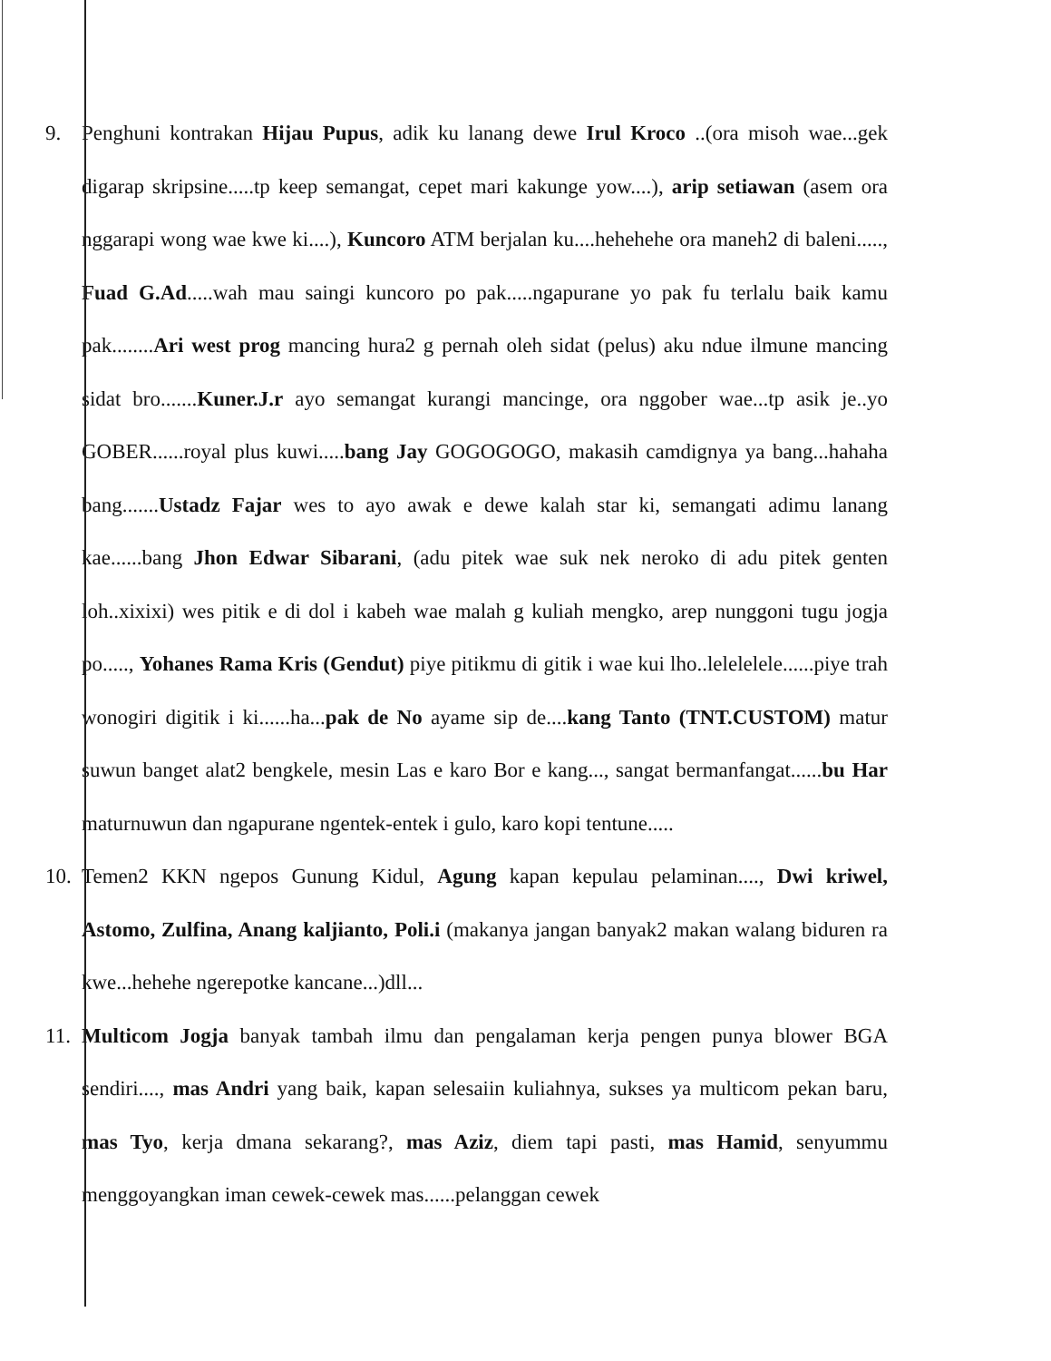9. Penghuni kontrakan Hijau Pupus, adik ku lanang dewe Irul Kroco ..(ora misoh wae...gek digarap skripsine.....tp keep semangat, cepet mari kakunge yow....), arip setiawan (asem ora nggarapi wong wae kwe ki....), Kuncoro ATM berjalan ku....hehehehe ora maneh2 di baleni....., Fuad G.Ad.....wah mau saingi kuncoro po pak.....ngapurane yo pak fu terlalu baik kamu pak........Ari west prog mancing hura2 g pernah oleh sidat (pelus) aku ndue ilmune mancing sidat bro.......Kuner.J.r ayo semangat kurangi mancinge, ora nggober wae...tp asik je..yo GOBER......royal plus kuwi.....bang Jay GOGOGOGO, makasih camdignya ya bang...hahaha bang.......Ustadz Fajar wes to ayo awak e dewe kalah star ki, semangati adimu lanang kae......bang Jhon Edwar Sibarani, (adu pitek wae suk nek neroko di adu pitek genten loh..xixixi) wes pitik e di dol i kabeh wae malah g kuliah mengko, arep nunggoni tugu jogja po....., Yohanes Rama Kris (Gendut) piye pitikmu di gitik i wae kui lho..lelelelele......piye trah wonogiri digitik i ki......ha...pak de No ayame sip de....kang Tanto (TNT.CUSTOM) matur suwun banget alat2 bengkele, mesin Las e karo Bor e kang..., sangat bermanfangat......bu Har maturnuwun dan ngapurane ngentek-entek i gulo, karo kopi tentune.....
10.
Temen2 KKN ngepos Gunung Kidul, Agung kapan kepulau pelaminan...., Dwi kriwel, Astomo, Zulfina, Anang kaljianto, Poli.i (makanya jangan banyak2 makan walang biduren ra kwe...hehehe ngerepotke kancane...)dll...
11.
Multicom Jogja banyak tambah ilmu dan pengalaman kerja pengen punya blower BGA sendiri...., mas Andri yang baik, kapan selesaiin kuliahnya, sukses ya multicom pekan baru, mas Tyo, kerja dmana sekarang?, mas Aziz, diem tapi pasti, mas Hamid, senyummu menggoyangkan iman cewek-cewek mas......pelanggan cewek